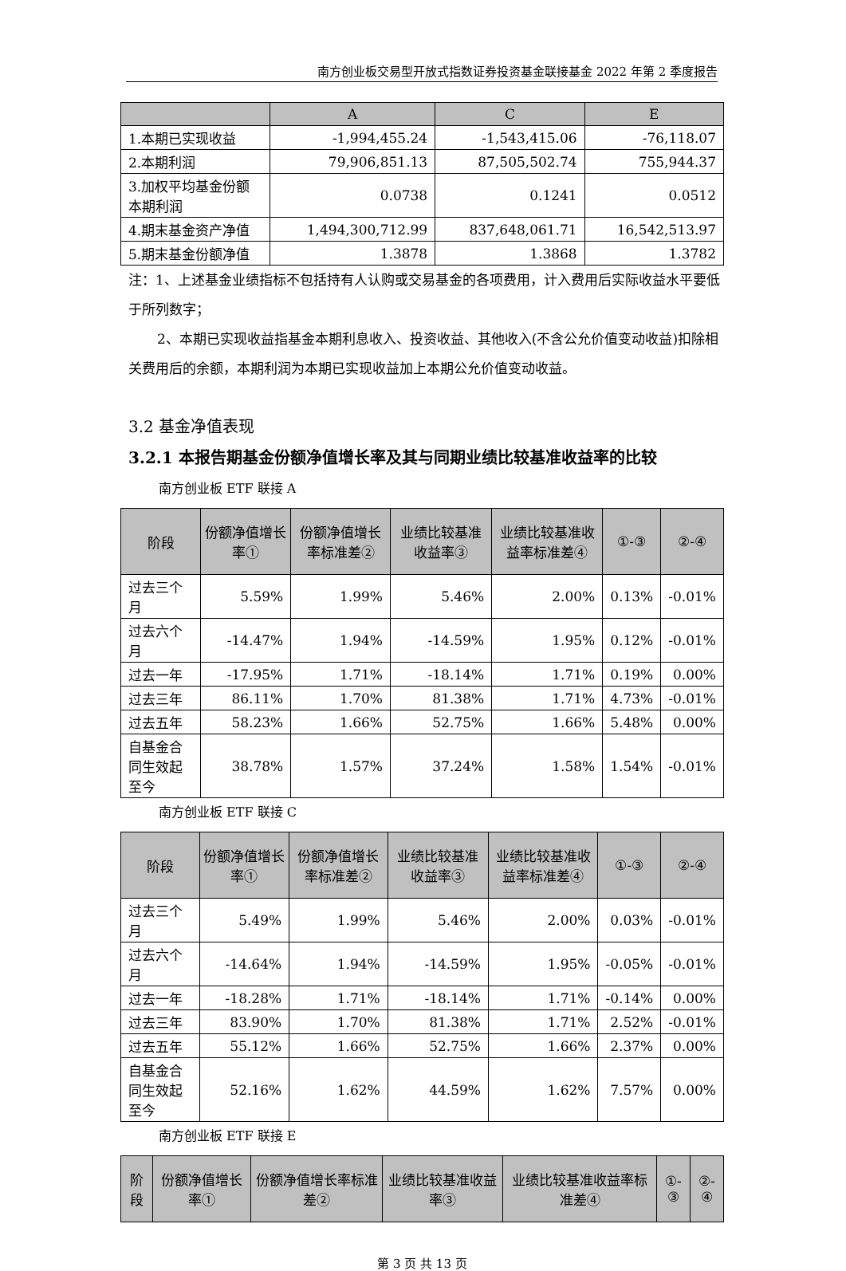南方创业板交易型开放式指数证券投资基金联接基金 2022 年第 2 季度报告
| | A | C | E |
| --- | --- | --- | --- |
| 1.本期已实现收益 | -1,994,455.24 | -1,543,415.06 | -76,118.07 |
| 2.本期利润 | 79,906,851.13 | 87,505,502.74 | 755,944.37 |
| 3.加权平均基金份额本期利润 | 0.0738 | 0.1241 | 0.0512 |
| 4.期末基金资产净值 | 1,494,300,712.99 | 837,648,061.71 | 16,542,513.97 |
| 5.期末基金份额净值 | 1.3878 | 1.3868 | 1.3782 |
注：1、上述基金业绩指标不包括持有人认购或交易基金的各项费用，计入费用后实际收益水平要低于所列数字；
2、本期已实现收益指基金本期利息收入、投资收益、其他收入(不含公允价值变动收益)扣除相关费用后的余额，本期利润为本期已实现收益加上本期公允价值变动收益。
3.2 基金净值表现
3.2.1 本报告期基金份额净值增长率及其与同期业绩比较基准收益率的比较
南方创业板 ETF 联接 A
| 阶段 | 份额净值增长率① | 份额净值增长率标准差② | 业绩比较基准收益率③ | 业绩比较基准收益率标准差④ | ①-③ | ②-④ |
| --- | --- | --- | --- | --- | --- | --- |
| 过去三个月 | 5.59% | 1.99% | 5.46% | 2.00% | 0.13% | -0.01% |
| 过去六个月 | -14.47% | 1.94% | -14.59% | 1.95% | 0.12% | -0.01% |
| 过去一年 | -17.95% | 1.71% | -18.14% | 1.71% | 0.19% | 0.00% |
| 过去三年 | 86.11% | 1.70% | 81.38% | 1.71% | 4.73% | -0.01% |
| 过去五年 | 58.23% | 1.66% | 52.75% | 1.66% | 5.48% | 0.00% |
| 自基金合同生效起至今 | 38.78% | 1.57% | 37.24% | 1.58% | 1.54% | -0.01% |
南方创业板 ETF 联接 C
| 阶段 | 份额净值增长率① | 份额净值增长率标准差② | 业绩比较基准收益率③ | 业绩比较基准收益率标准差④ | ①-③ | ②-④ |
| --- | --- | --- | --- | --- | --- | --- |
| 过去三个月 | 5.49% | 1.99% | 5.46% | 2.00% | 0.03% | -0.01% |
| 过去六个月 | -14.64% | 1.94% | -14.59% | 1.95% | -0.05% | -0.01% |
| 过去一年 | -18.28% | 1.71% | -18.14% | 1.71% | -0.14% | 0.00% |
| 过去三年 | 83.90% | 1.70% | 81.38% | 1.71% | 2.52% | -0.01% |
| 过去五年 | 55.12% | 1.66% | 52.75% | 1.66% | 2.37% | 0.00% |
| 自基金合同生效起至今 | 52.16% | 1.62% | 44.59% | 1.62% | 7.57% | 0.00% |
南方创业板 ETF 联接 E
| 阶段 | 份额净值增长率① | 份额净值增长率标准差② | 业绩比较基准收益率③ | 业绩比较基准收益率标准差④ | ①-③ | ②-④ |
| --- | --- | --- | --- | --- | --- | --- |
第 3 页 共 13 页